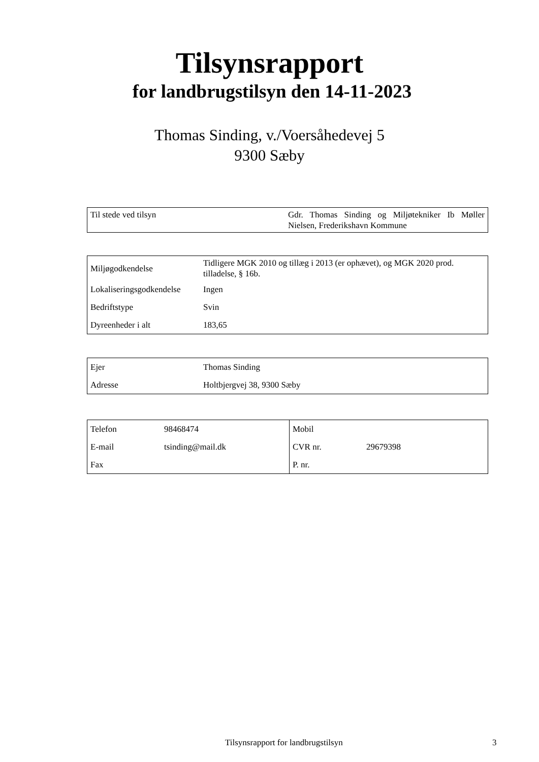Tilsynsrapport
for landbrugstilsyn den 14-11-2023
Thomas Sinding, v./Voersåhedevej 5
9300 Sæby
| Til stede ved tilsyn | Gdr. Thomas Sinding og Miljøtekniker Ib Møller Nielsen, Frederikshavn Kommune |
| Miljøgodkendelse | Tidligere MGK 2010 og tillæg i 2013 (er ophævet), og MGK 2020 prod. tilladelse, § 16b. |
| Lokaliseringsgodkendelse | Ingen |
| Bedriftstype | Svin |
| Dyreenheder i alt | 183,65 |
| Ejer | Thomas Sinding |
| Adresse | Holtbjergvej 38, 9300 Sæby |
| Telefon | 98468474 | Mobil | |
| E-mail | tsinding@mail.dk | CVR nr. | 29679398 |
| Fax | | P. nr. | |
Tilsynsrapport for landbrugstilsyn 3